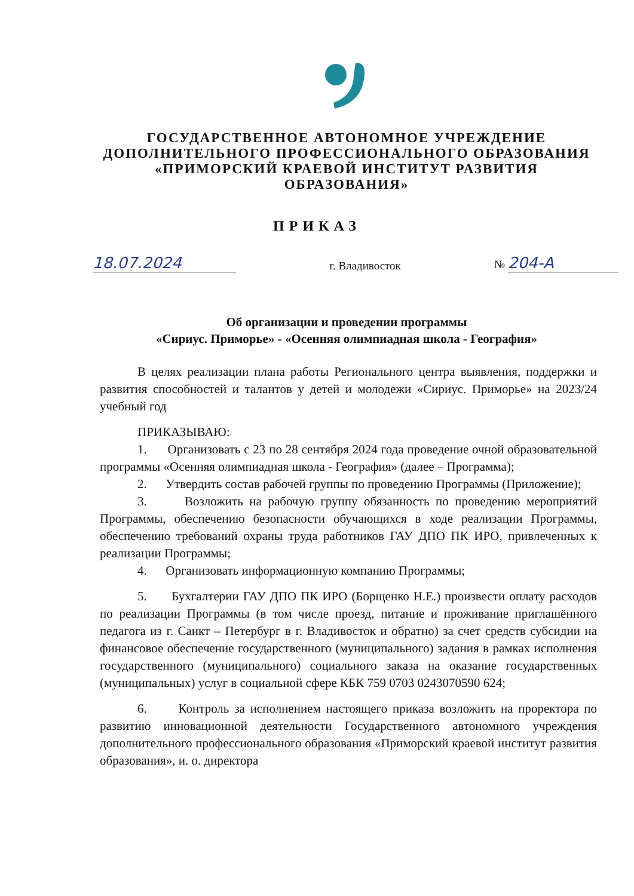ГОСУДАРСТВЕННОЕ АВТОНОМНОЕ УЧРЕЖДЕНИЕ
ДОПОЛНИТЕЛЬНОГО ПРОФЕССИОНАЛЬНОГО ОБРАЗОВАНИЯ
«ПРИМОРСКИЙ КРАЕВОЙ ИНСТИТУТ РАЗВИТИЯ
ОБРАЗОВАНИЯ»
ПРИКАЗ
18.07.2024 г. Владивосток № 204-А
Об организации и проведении программы
«Сириус. Приморье» - «Осенняя олимпиадная школа - География»
В целях реализации плана работы Регионального центра выявления, поддержки и развития способностей и талантов у детей и молодежи «Сириус. Приморье» на 2023/24 учебный год
ПРИКАЗЫВАЮ:
1. Организовать с 23 по 28 сентября 2024 года проведение очной образовательной программы «Осенняя олимпиадная школа - География» (далее – Программа);
2. Утвердить состав рабочей группы по проведению Программы (Приложение);
3. Возложить на рабочую группу обязанность по проведению мероприятий Программы, обеспечению безопасности обучающихся в ходе реализации Программы, обеспечению требований охраны труда работников ГАУ ДПО ПК ИРО, привлеченных к реализации Программы;
4. Организовать информационную компанию Программы;
5. Бухгалтерии ГАУ ДПО ПК ИРО (Борщенко Н.Е.) произвести оплату расходов по реализации Программы (в том числе проезд, питание и проживание приглашённого педагога из г. Санкт – Петербург в г. Владивосток и обратно) за счет средств субсидии на финансовое обеспечение государственного (муниципального) задания в рамках исполнения государственного (муниципального) социального заказа на оказание государственных (муниципальных) услуг в социальной сфере КБК 759 0703 0243070590 624;
6. Контроль за исполнением настоящего приказа возложить на проректора по развитию инновационной деятельности Государственного автономного учреждения дополнительного профессионального образования «Приморский краевой институт развития образования», и. о. директора